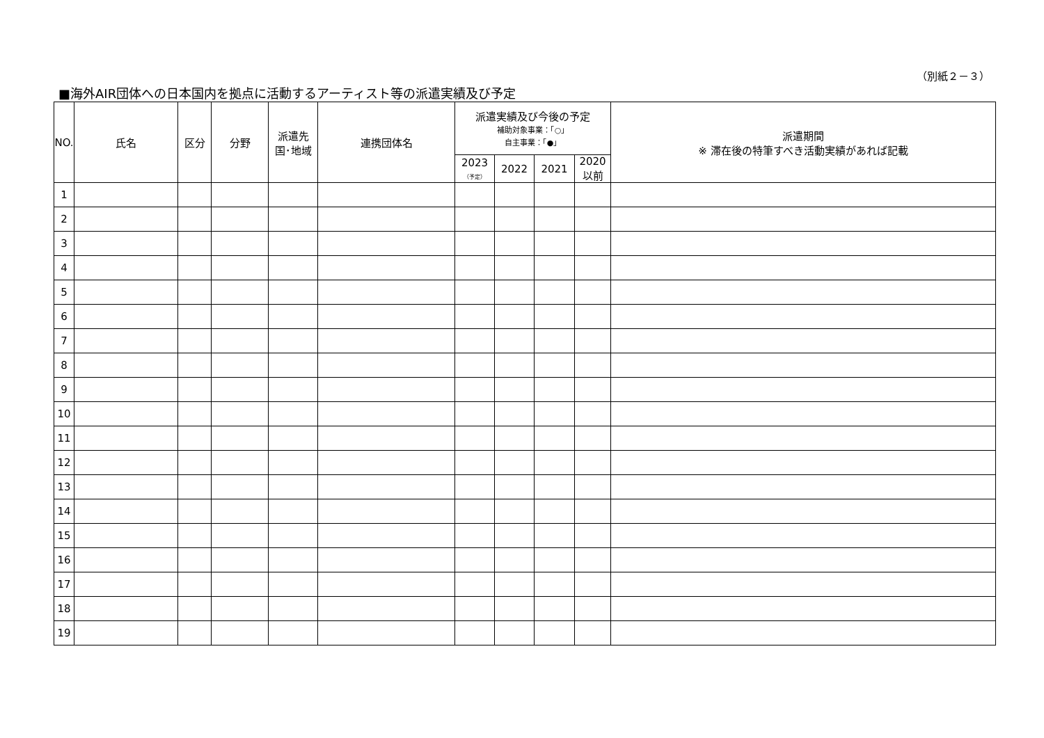（別紙２－３）
■海外AIR団体への日本国内を拠点に活動するアーティスト等の派遣実績及び予定
| NO. | 氏名 | 区分 | 分野 | 派遣先 国･地域 | 連携団体名 | 派遣実績及び今後の予定 補助対象事業：「○」 自主事業：「●」 | | | | 派遣期間 ※ 滞在後の特筆すべき活動実績があれば記載 |
| --- | --- | --- | --- | --- | --- | --- | --- | --- | --- | --- |
| | | | | | | 2023 （予定） | 2022 | 2021 | 2020 以前 | |
| 1 | | | | | | | | | | |
| 2 | | | | | | | | | | |
| 3 | | | | | | | | | | |
| 4 | | | | | | | | | | |
| 5 | | | | | | | | | | |
| 6 | | | | | | | | | | |
| 7 | | | | | | | | | | |
| 8 | | | | | | | | | | |
| 9 | | | | | | | | | | |
| 10 | | | | | | | | | | |
| 11 | | | | | | | | | | |
| 12 | | | | | | | | | | |
| 13 | | | | | | | | | | |
| 14 | | | | | | | | | | |
| 15 | | | | | | | | | | |
| 16 | | | | | | | | | | |
| 17 | | | | | | | | | | |
| 18 | | | | | | | | | | |
| 19 | | | | | | | | | | |